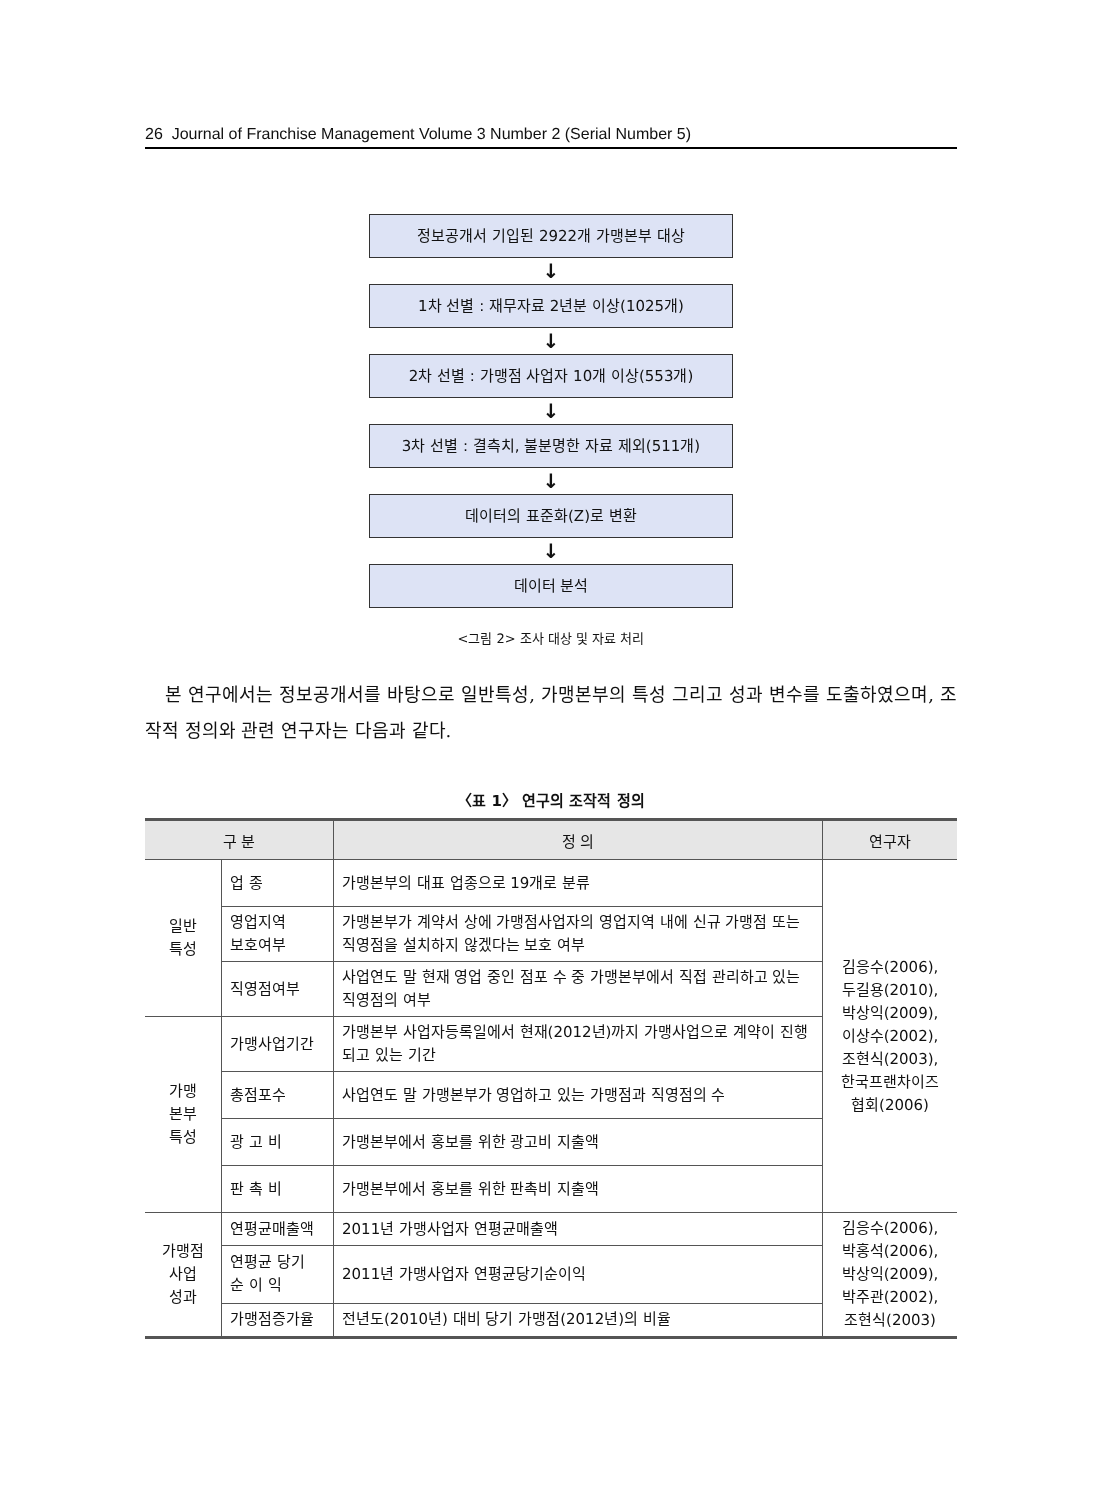26 Journal of Franchise Management Volume 3 Number 2 (Serial Number 5)
정보공개서 기입된 2922개 가맹본부 대상
↓
1차 선별 : 재무자료 2년분 이상(1025개)
↓
2차 선별 : 가맹점 사업자 10개 이상(553개)
↓
3차 선별 : 결측치, 불분명한 자료 제외(511개)
↓
데이터의 표준화(Z)로 변환
↓
데이터 분석
<그림 2> 조사 대상 및 자료 처리
본 연구에서는 정보공개서를 바탕으로 일반특성, 가맹본부의 특성 그리고 성과 변수를 도출하였으며, 조작적 정의와 관련 연구자는 다음과 같다.
〈표 1〉 연구의 조작적 정의
| 구 분 | | 정 의 | 연구자 |
| --- | --- | --- | --- |
| 일반 특성 | 업 종 | 가맹본부의 대표 업종으로 19개로 분류 | 김응수(2006), 두길용(2010), 박상익(2009), 이상수(2002), 조현식(2003), 한국프랜차이즈 협회(2006) |
| | 영업지역 보호여부 | 가맹본부가 계약서 상에 가맹점사업자의 영업지역 내에 신규 가맹점 또는 직영점을 설치하지 않겠다는 보호 여부 | |
| | 직영점여부 | 사업연도 말 현재 영업 중인 점포 수 중 가맹본부에서 직접 관리하고 있는 직영점의 여부 | |
| 가맹 본부 특성 | 가맹사업기간 | 가맹본부 사업자등록일에서 현재(2012년)까지 가맹사업으로 계약이 진행되고 있는 기간 | |
| | 총점포수 | 사업연도 말 가맹본부가 영업하고 있는 가맹점과 직영점의 수 | |
| | 광 고 비 | 가맹본부에서 홍보를 위한 광고비 지출액 | |
| | 판 촉 비 | 가맹본부에서 홍보를 위한 판촉비 지출액 | |
| 가맹점 사업 성과 | 연평균매출액 | 2011년 가맹사업자 연평균매출액 | 김응수(2006), 박홍석(2006), 박상익(2009), 박주관(2002), 조현식(2003) |
| | 연평균 당기 순 이 익 | 2011년 가맹사업자 연평균당기순이익 | |
| | 가맹점증가율 | 전년도(2010년) 대비 당기 가맹점(2012년)의 비율 | |